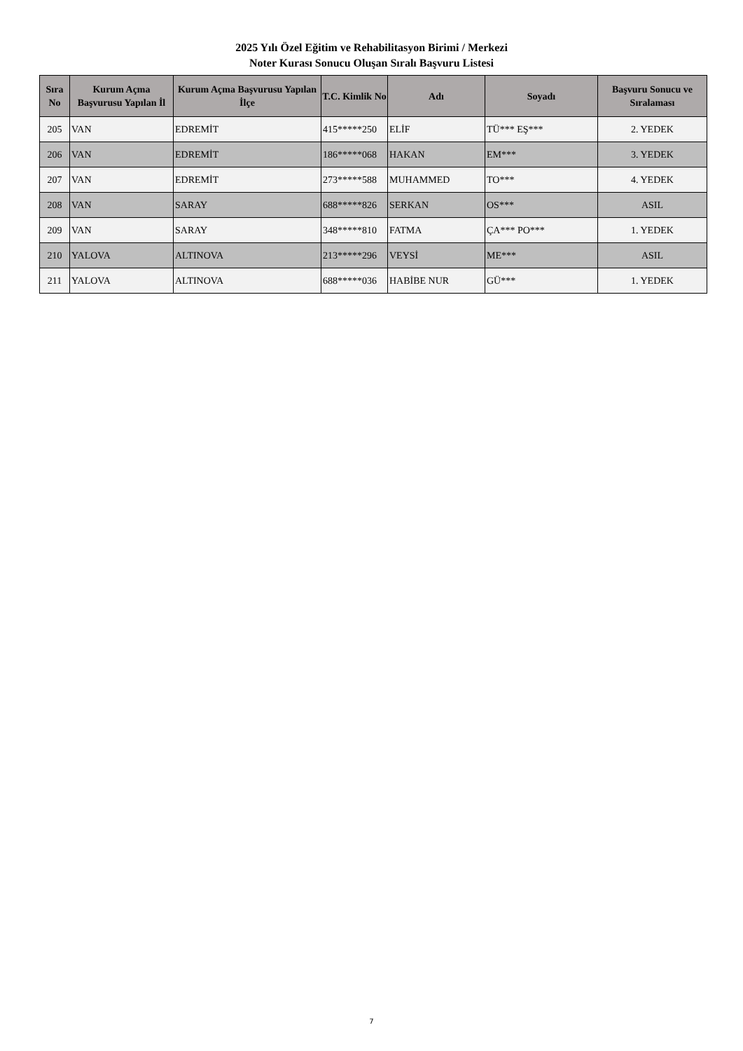2025 Yılı Özel Eğitim ve Rehabilitasyon Birimi / Merkezi
Noter Kurası Sonucu Oluşan Sıralı Başvuru Listesi
| Sıra No | Kurum Açma Başvurusu Yapılan İl | Kurum Açma Başvurusu Yapılan İlçe | T.C. Kimlik No | Adı | Soyadı | Başvuru Sonucu ve Sıralaması |
| --- | --- | --- | --- | --- | --- | --- |
| 205 | VAN | EDREMİT | 415*****250 | ELİF | TÜ*** EŞ*** | 2. YEDEK |
| 206 | VAN | EDREMİT | 186*****068 | HAKAN | EM*** | 3. YEDEK |
| 207 | VAN | EDREMİT | 273*****588 | MUHAMMED | TO*** | 4. YEDEK |
| 208 | VAN | SARAY | 688*****826 | SERKAN | OS*** | ASIL |
| 209 | VAN | SARAY | 348*****810 | FATMA | ÇA*** PO*** | 1. YEDEK |
| 210 | YALOVA | ALTINOVA | 213*****296 | VEYSİ | ME*** | ASIL |
| 211 | YALOVA | ALTINOVA | 688*****036 | HABİBE NUR | GÜ*** | 1. YEDEK |
7